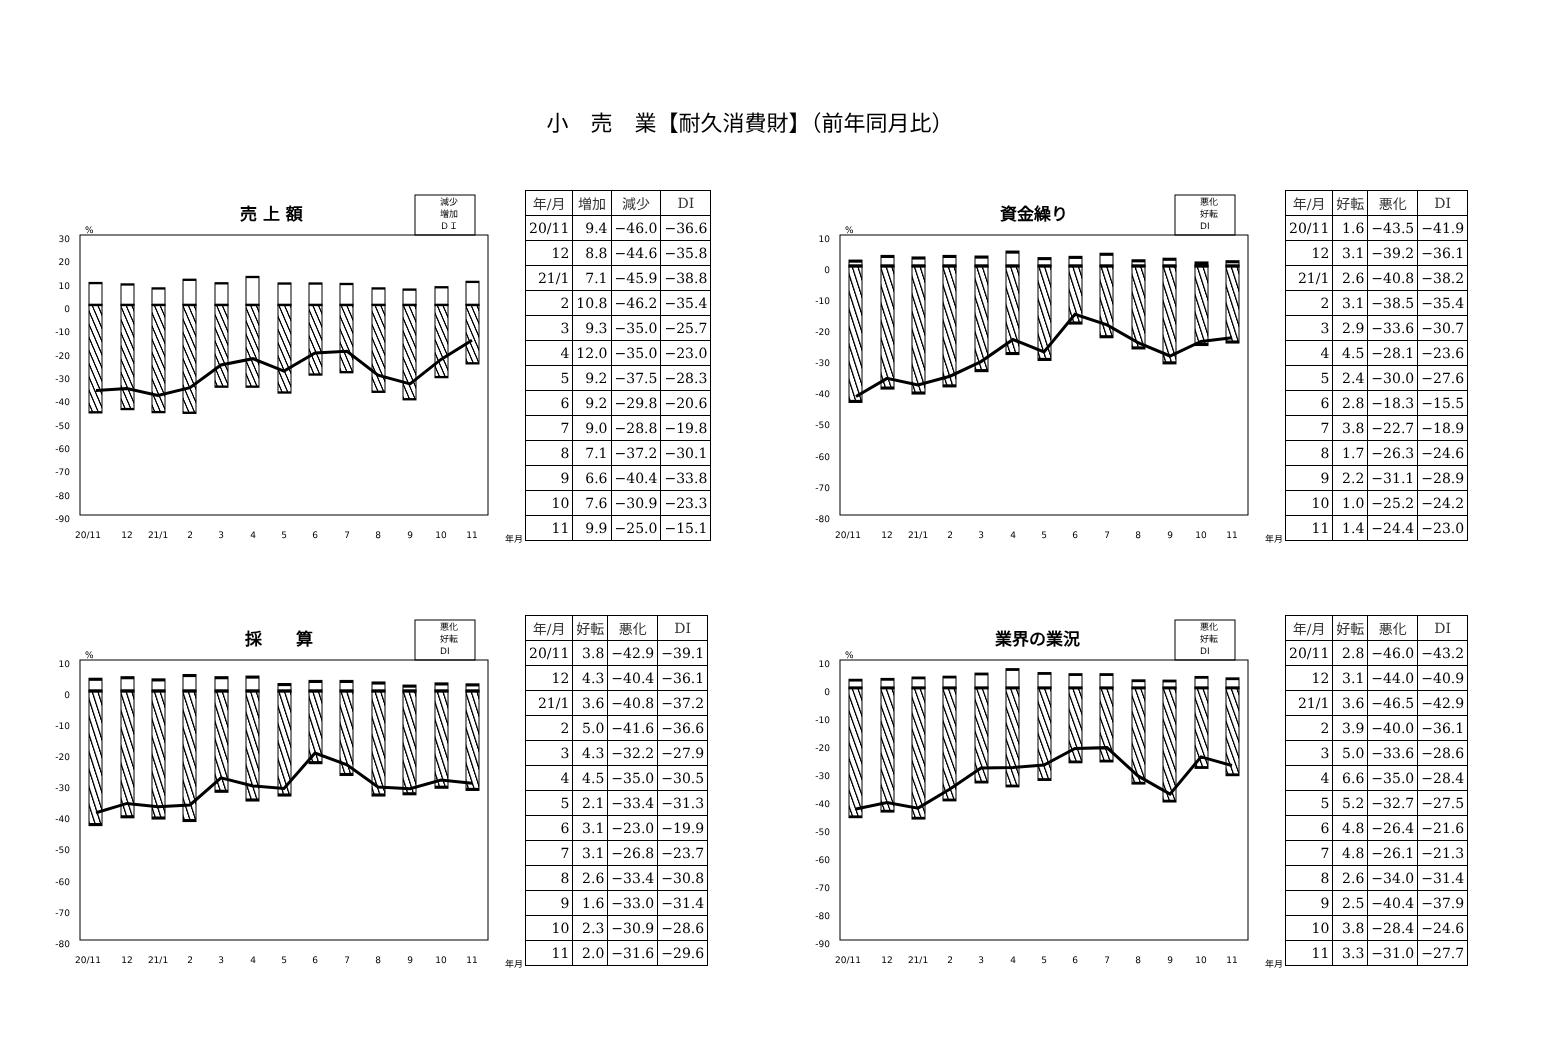小　売　業【耐久消費財】（前年同月比）
売 上 額
減少
増加
ＤＩ
%
30
20
10
0
-10
-20
-30
-40
-50
-60
-70
-80
-90
20/11
12
21/1
2
3
4
5
6
7
8
9
10
11
年月
| 年/月 | 増加 | 減少 | DI |
| --- | --- | --- | --- |
| 20/11 | 9.4 | −46.0 | −36.6 |
| 12 | 8.8 | −44.6 | −35.8 |
| 21/1 | 7.1 | −45.9 | −38.8 |
| 2 | 10.8 | −46.2 | −35.4 |
| 3 | 9.3 | −35.0 | −25.7 |
| 4 | 12.0 | −35.0 | −23.0 |
| 5 | 9.2 | −37.5 | −28.3 |
| 6 | 9.2 | −29.8 | −20.6 |
| 7 | 9.0 | −28.8 | −19.8 |
| 8 | 7.1 | −37.2 | −30.1 |
| 9 | 6.6 | −40.4 | −33.8 |
| 10 | 7.6 | −30.9 | −23.3 |
| 11 | 9.9 | −25.0 | −15.1 |
資金繰り
悪化
好転
DI
%
10
0
-10
-20
-30
-40
-50
-60
-70
-80
20/11
12
21/1
2
3
4
5
6
7
8
9
10
11
年月
| 年/月 | 好転 | 悪化 | DI |
| --- | --- | --- | --- |
| 20/11 | 1.6 | −43.5 | −41.9 |
| 12 | 3.1 | −39.2 | −36.1 |
| 21/1 | 2.6 | −40.8 | −38.2 |
| 2 | 3.1 | −38.5 | −35.4 |
| 3 | 2.9 | −33.6 | −30.7 |
| 4 | 4.5 | −28.1 | −23.6 |
| 5 | 2.4 | −30.0 | −27.6 |
| 6 | 2.8 | −18.3 | −15.5 |
| 7 | 3.8 | −22.7 | −18.9 |
| 8 | 1.7 | −26.3 | −24.6 |
| 9 | 2.2 | −31.1 | −28.9 |
| 10 | 1.0 | −25.2 | −24.2 |
| 11 | 1.4 | −24.4 | −23.0 |
採　　算
悪化
好転
DI
%
10
0
-10
-20
-30
-40
-50
-60
-70
-80
20/11
12
21/1
2
3
4
5
6
7
8
9
10
11
年月
| 年/月 | 好転 | 悪化 | DI |
| --- | --- | --- | --- |
| 20/11 | 3.8 | −42.9 | −39.1 |
| 12 | 4.3 | −40.4 | −36.1 |
| 21/1 | 3.6 | −40.8 | −37.2 |
| 2 | 5.0 | −41.6 | −36.6 |
| 3 | 4.3 | −32.2 | −27.9 |
| 4 | 4.5 | −35.0 | −30.5 |
| 5 | 2.1 | −33.4 | −31.3 |
| 6 | 3.1 | −23.0 | −19.9 |
| 7 | 3.1 | −26.8 | −23.7 |
| 8 | 2.6 | −33.4 | −30.8 |
| 9 | 1.6 | −33.0 | −31.4 |
| 10 | 2.3 | −30.9 | −28.6 |
| 11 | 2.0 | −31.6 | −29.6 |
業界の業況
悪化
好転
DI
%
10
0
-10
-20
-30
-40
-50
-60
-70
-80
-90
20/11
12
21/1
2
3
4
5
6
7
8
9
10
11
年月
| 年/月 | 好転 | 悪化 | DI |
| --- | --- | --- | --- |
| 20/11 | 2.8 | −46.0 | −43.2 |
| 12 | 3.1 | −44.0 | −40.9 |
| 21/1 | 3.6 | −46.5 | −42.9 |
| 2 | 3.9 | −40.0 | −36.1 |
| 3 | 5.0 | −33.6 | −28.6 |
| 4 | 6.6 | −35.0 | −28.4 |
| 5 | 5.2 | −32.7 | −27.5 |
| 6 | 4.8 | −26.4 | −21.6 |
| 7 | 4.8 | −26.1 | −21.3 |
| 8 | 2.6 | −34.0 | −31.4 |
| 9 | 2.5 | −40.4 | −37.9 |
| 10 | 3.8 | −28.4 | −24.6 |
| 11 | 3.3 | −31.0 | −27.7 |